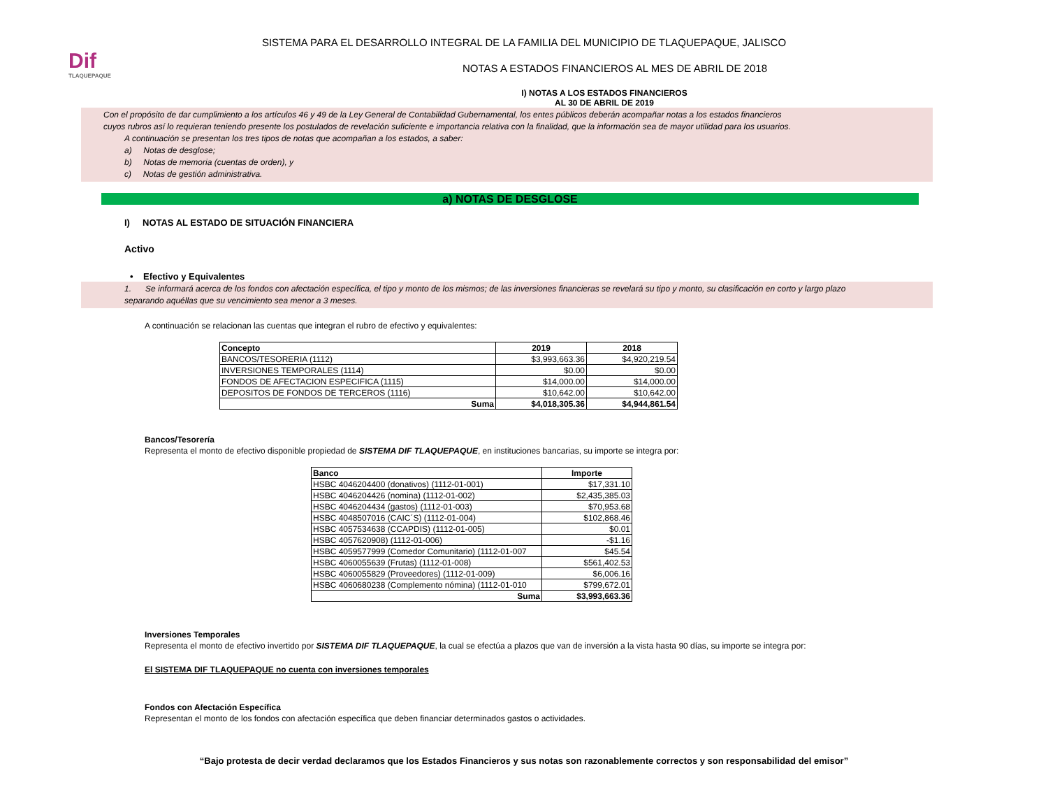Dif
TLAQUEPAQUE
SISTEMA PARA EL DESARROLLO INTEGRAL DE LA FAMILIA DEL MUNICIPIO DE TLAQUEPAQUE, JALISCO
NOTAS A ESTADOS FINANCIEROS AL MES DE ABRIL DE 2018
I) NOTAS A LOS ESTADOS FINANCIEROS
AL 30 DE ABRIL DE 2019
Con el propósito de dar cumplimiento a los artículos 46 y 49 de la Ley General de Contabilidad Gubernamental, los entes públicos deberán acompañar notas a los estados financieros
cuyos rubros así lo requieran teniendo presente los postulados de revelación suficiente e importancia relativa con la finalidad, que la información sea de mayor utilidad para los usuarios.
A continuación se presentan los tres tipos de notas que acompañan a los estados, a saber:
a) Notas de desglose;
b) Notas de memoria (cuentas de orden), y
c) Notas de gestión administrativa.
a) NOTAS DE DESGLOSE
I) NOTAS AL ESTADO DE SITUACIÓN FINANCIERA
Activo
• Efectivo y Equivalentes
1. Se informará acerca de los fondos con afectación específica, el tipo y monto de los mismos; de las inversiones financieras se revelará su tipo y monto, su clasificación en corto y largo plazo
separando aquéllas que su vencimiento sea menor a 3 meses.
A continuación se relacionan las cuentas que integran el rubro de efectivo y equivalentes:
| Concepto | 2019 | 2018 |
| --- | --- | --- |
| BANCOS/TESORERIA (1112) | $3,993,663.36 | $4,920,219.54 |
| INVERSIONES TEMPORALES (1114) | $0.00 | $0.00 |
| FONDOS DE AFECTACION ESPECIFICA (1115) | $14,000.00 | $14,000.00 |
| DEPOSITOS DE FONDOS DE TERCEROS (1116) | $10,642.00 | $10,642.00 |
| Suma | $4,018,305.36 | $4,944,861.54 |
Bancos/Tesorería
Representa el monto de efectivo disponible propiedad de SISTEMA DIF TLAQUEPAQUE, en instituciones bancarias, su importe se integra por:
| Banco | Importe |
| --- | --- |
| HSBC 4046204400 (donativos) (1112-01-001) | $17,331.10 |
| HSBC 4046204426 (nomina) (1112-01-002) | $2,435,385.03 |
| HSBC 4046204434 (gastos) (1112-01-003) | $70,953.68 |
| HSBC 4048507016 (CAIC´S) (1112-01-004) | $102,868.46 |
| HSBC 4057534638 (CCAPDIS) (1112-01-005) | $0.01 |
| HSBC 4057620908) (1112-01-006) | -$1.16 |
| HSBC 4059577999 (Comedor Comunitario) (1112-01-007 | $45.54 |
| HSBC 4060055639 (Frutas) (1112-01-008) | $561,402.53 |
| HSBC 4060055829 (Proveedores) (1112-01-009) | $6,006.16 |
| HSBC 4060680238 (Complemento nómina) (1112-01-010 | $799,672.01 |
| Suma | $3,993,663.36 |
Inversiones Temporales
Representa el monto de efectivo invertido por SISTEMA DIF TLAQUEPAQUE, la cual se efectúa a plazos que van de inversión a la vista hasta 90 días, su importe se integra por:
El SISTEMA DIF TLAQUEPAQUE no cuenta con inversiones temporales
Fondos con Afectación Específica
Representan el monto de los fondos con afectación específica que deben financiar determinados gastos o actividades.
“Bajo protesta de decir verdad declaramos que los Estados Financieros y sus notas son razonablemente correctos y son responsabilidad del emisor”